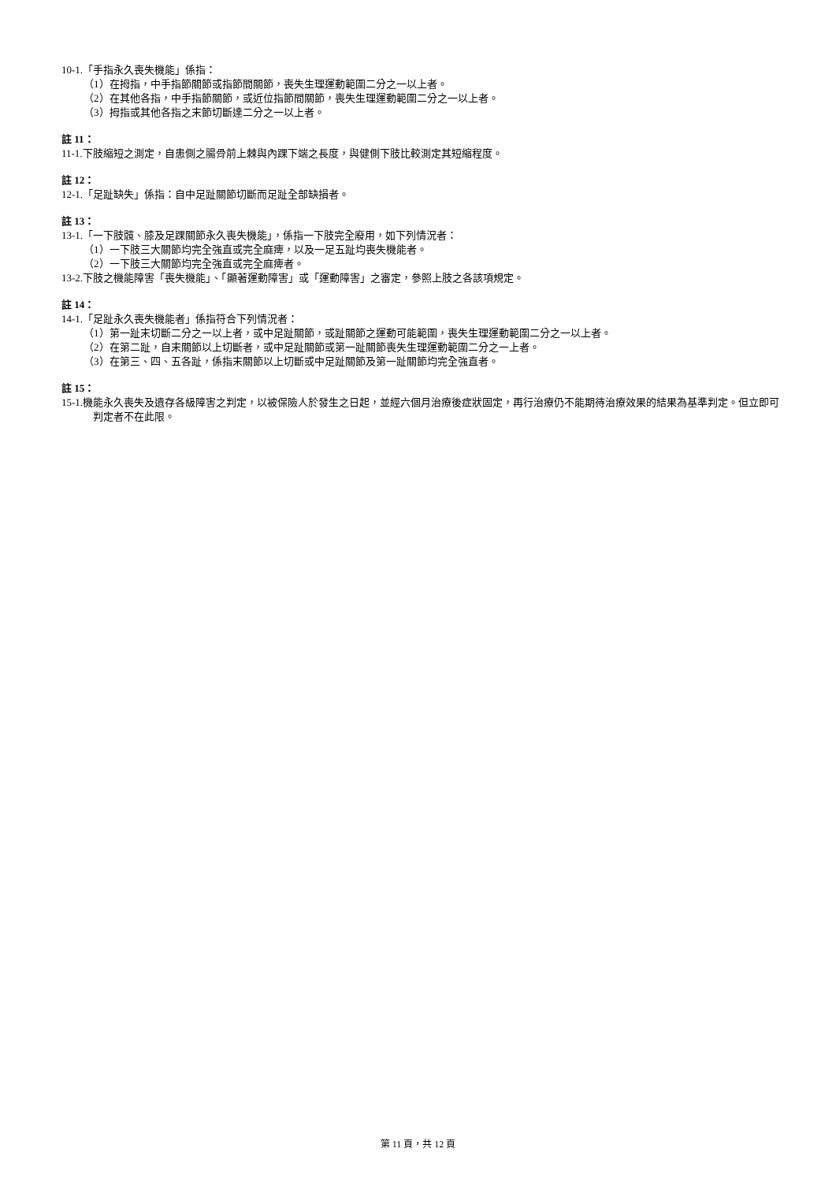10-1.「手指永久喪失機能」係指：
（1）在拇指，中手指節關節或指節間關節，喪失生理運動範圍二分之一以上者。
（2）在其他各指，中手指節關節，或近位指節間關節，喪失生理運動範圍二分之一以上者。
（3）拇指或其他各指之末節切斷達二分之一以上者。
註 11：
11-1.下肢縮短之測定，自患側之腸骨前上棘與內踝下端之長度，與健側下肢比較測定其短縮程度。
註 12：
12-1.「足趾缺失」係指：自中足趾關節切斷而足趾全部缺損者。
註 13：
13-1.「一下肢髖、膝及足踝關節永久喪失機能」，係指一下肢完全廢用，如下列情況者：
（1）一下肢三大關節均完全強直或完全麻痺，以及一足五趾均喪失機能者。
（2）一下肢三大關節均完全強直或完全麻痺者。
13-2.下肢之機能障害「喪失機能」、「顯著運動障害」或「運動障害」之審定，參照上肢之各該項規定。
註 14：
14-1.「足趾永久喪失機能者」係指符合下列情況者：
（1）第一趾末切斷二分之一以上者，或中足趾關節，或趾關節之運動可能範圍，喪失生理運動範圍二分之一以上者。
（2）在第二趾，自末關節以上切斷者，或中足趾關節或第一趾關節喪失生理運動範圍二分之一上者。
（3）在第三、四、五各趾，係指末關節以上切斷或中足趾關節及第一趾關節均完全強直者。
註 15：
15-1.機能永久喪失及遺存各級障害之判定，以被保險人於發生之日起，並經六個月治療後症狀固定，再行治療仍不能期待治療效果的結果為基準判定。但立即可判定者不在此限。
第 11 頁，共 12 頁